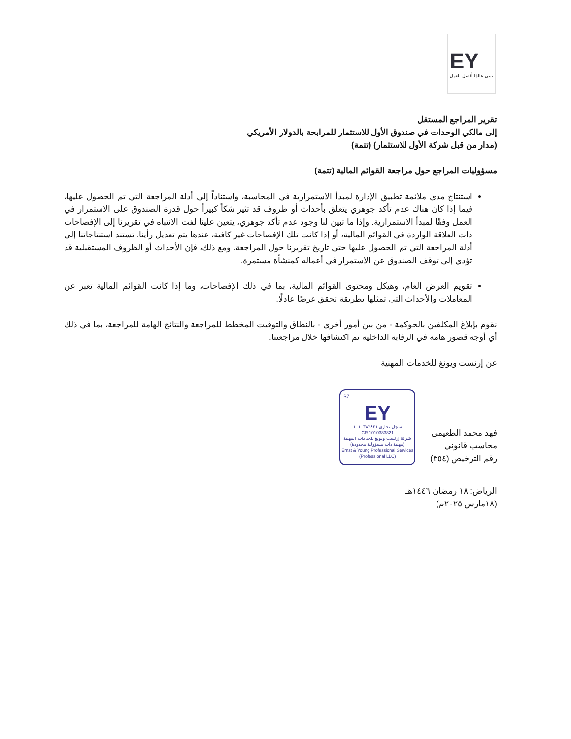EY
نبني عالمًا أفضل للعمل
تقرير المراجع المستقل
إلى مالكي الوحدات في صندوق الأول للاستثمار للمرابحة بالدولار الأمريكي
(مدار من قبل شركة الأول للاستثمار) (تتمة)
مسؤوليات المراجع حول مراجعة القوائم المالية (تتمة)
استنتاج مدى ملائمة تطبيق الإدارة لمبدأ الاستمرارية في المحاسبة، واستناداً إلى أدلة المراجعة التي تم الحصول عليها، فيما إذا كان هناك عدم تأكد جوهري يتعلق بأحداث أو ظروف قد تثير شكاً كبيراً حول قدرة الصندوق على الاستمرار في العمل وفقًا لمبدأ الاستمرارية. وإذا ما تبين لنا وجود عدم تأكد جوهري، يتعين علينا لفت الانتباه في تقريرنا إلى الإفصاحات ذات العلاقة الواردة في القوائم المالية، أو إذا كانت تلك الإفصاحات غير كافية، عندها يتم تعديل رأينا. تستند استنتاجاتنا إلى أدلة المراجعة التي تم الحصول عليها حتى تاريخ تقريرنا حول المراجعة. ومع ذلك، فإن الأحداث أو الظروف المستقبلية قد تؤدي إلى توقف الصندوق عن الاستمرار في أعماله كمنشأة مستمرة.
تقويم العرض العام، وهيكل ومحتوى القوائم المالية، بما في ذلك الإفصاحات، وما إذا كانت القوائم المالية تعبر عن المعاملات والأحداث التي تمثلها بطريقة تحقق عرضًا عادلًا.
نقوم بإبلاغ المكلفين بالحوكمة - من بين أمور أخرى - بالنطاق والتوقيت المخطط للمراجعة والنتائج الهامة للمراجعة، بما في ذلك أي أوجه قصور هامة في الرقابة الداخلية تم اكتشافها خلال مراجعتنا.
عن إرنست ويونغ للخدمات المهنية
فهد محمد الطعيمي
محاسب قانوني
رقم الترخيص (٣٥٤)
R7
EY
سجل تجاري ١٠١٠٣٨٣٨٢١
CR.1010383821
شركة إرنست ويونغ للخدمات المهنية (مهنية ذات مسؤولية محدودة)
Ernst & Young Professional Services (Professional LLC)
الرياض: ١٨ رمضان ١٤٤٦هـ
(١٨مارس ٢٠٢٥م)